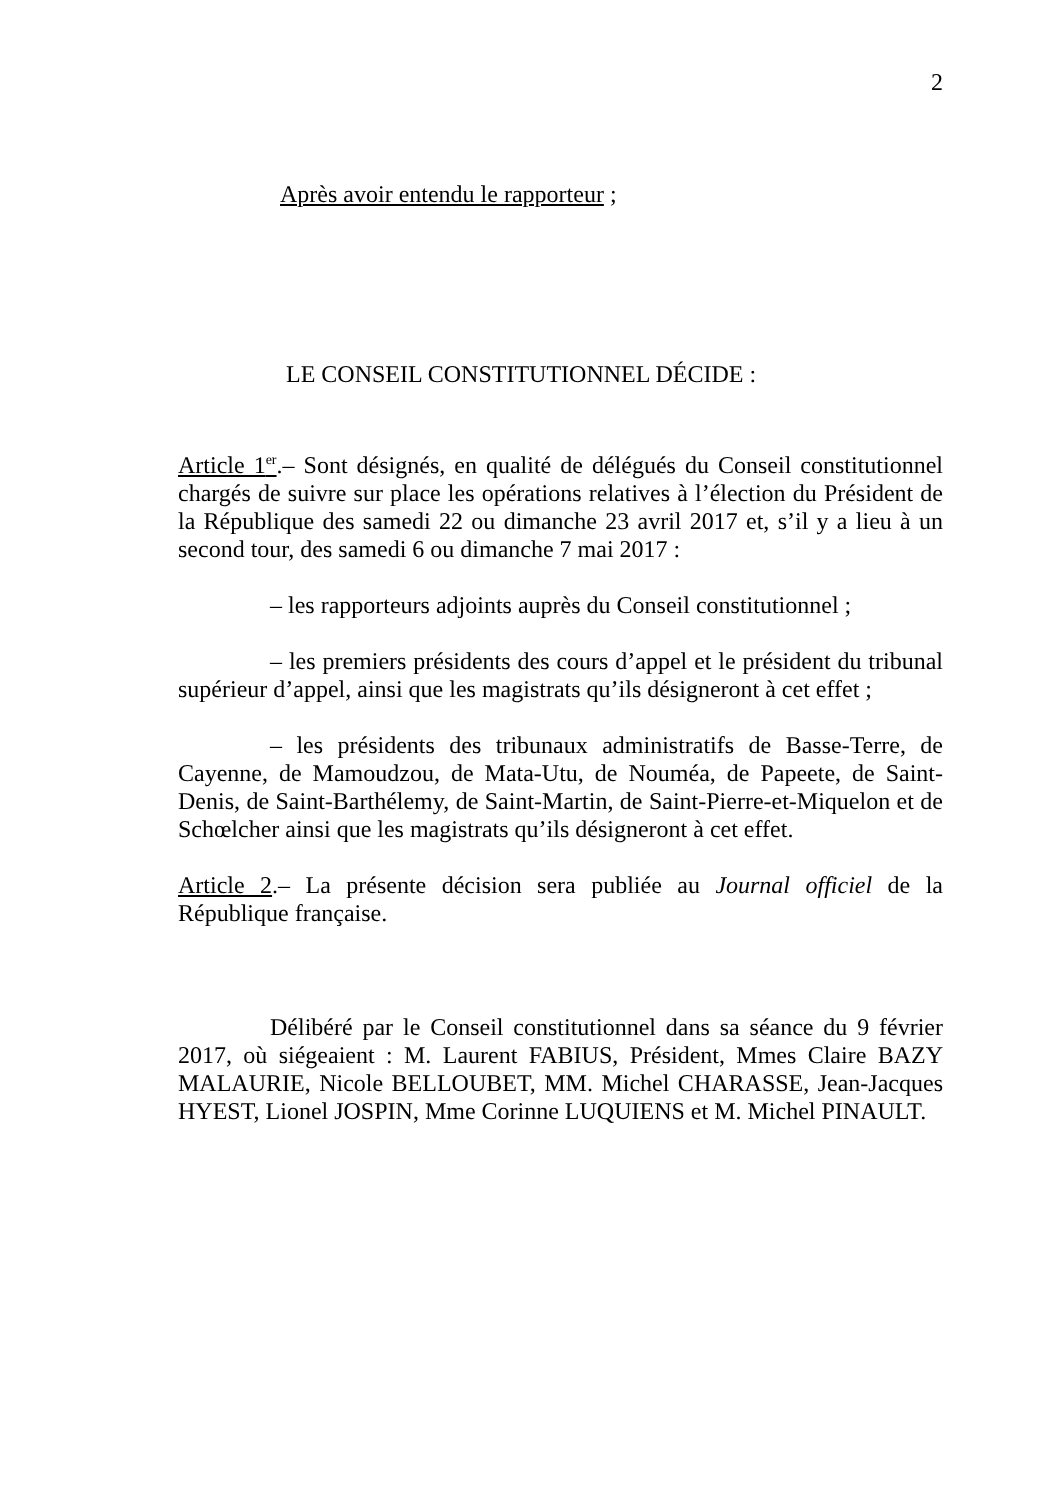2
Après avoir entendu le rapporteur ;
LE CONSEIL CONSTITUTIONNEL DÉCIDE :
Article 1<sup>er</sup>.– Sont désignés, en qualité de délégués du Conseil constitutionnel chargés de suivre sur place les opérations relatives à l’élection du Président de la République des samedi 22 ou dimanche 23 avril 2017 et, s’il y a lieu à un second tour, des samedi 6 ou dimanche 7 mai 2017 :
– les rapporteurs adjoints auprès du Conseil constitutionnel ;
– les premiers présidents des cours d’appel et le président du tribunal supérieur d’appel, ainsi que les magistrats qu’ils désigneront à cet effet ;
– les présidents des tribunaux administratifs de Basse-Terre, de Cayenne, de Mamoudzou, de Mata-Utu, de Nouméa, de Papeete, de Saint-Denis, de Saint-Barthélemy, de Saint-Martin, de Saint-Pierre-et-Miquelon et de Schœlcher ainsi que les magistrats qu’ils désigneront à cet effet.
Article 2.– La présente décision sera publiée au Journal officiel de la République française.
Délibéré par le Conseil constitutionnel dans sa séance du 9 février 2017, où siégeaient : M. Laurent FABIUS, Président, Mmes Claire BAZY MALAURIE, Nicole BELLOUBET, MM. Michel CHARASSE, Jean-Jacques HYEST, Lionel JOSPIN, Mme Corinne LUQUIENS et M. Michel PINAULT.